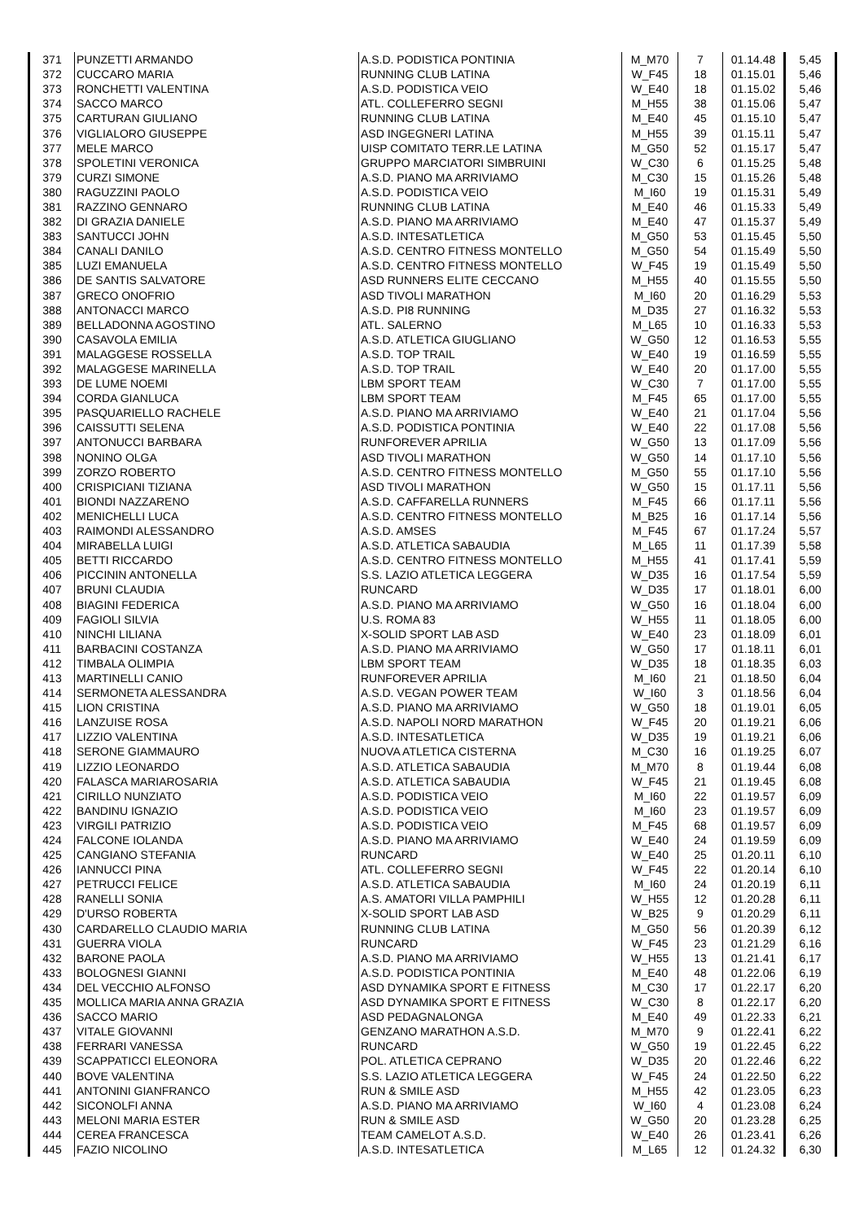| 371 | PUNZETTI ARMANDO | A.S.D. PODISTICA PONTINIA | M_M70 | 7 | 01.14.48 | 5,45 |
| 372 | CUCCARO MARIA | RUNNING CLUB LATINA | W_F45 | 18 | 01.15.01 | 5,46 |
| 373 | RONCHETTI VALENTINA | A.S.D. PODISTICA VEIO | W_E40 | 18 | 01.15.02 | 5,46 |
| 374 | SACCO MARCO | ATL. COLLEFERRO SEGNI | M_H55 | 38 | 01.15.06 | 5,47 |
| 375 | CARTURAN GIULIANO | RUNNING CLUB LATINA | M_E40 | 45 | 01.15.10 | 5,47 |
| 376 | VIGLIALORO GIUSEPPE | ASD INGEGNERI LATINA | M_H55 | 39 | 01.15.11 | 5,47 |
| 377 | MELE MARCO | UISP COMITATO TERR.LE LATINA | M_G50 | 52 | 01.15.17 | 5,47 |
| 378 | SPOLETINI VERONICA | GRUPPO MARCIATORI SIMBRUINI | W_C30 | 6 | 01.15.25 | 5,48 |
| 379 | CURZI SIMONE | A.S.D. PIANO MA ARRIVIAMO | M_C30 | 15 | 01.15.26 | 5,48 |
| 380 | RAGUZZINI PAOLO | A.S.D. PODISTICA VEIO | M_I60 | 19 | 01.15.31 | 5,49 |
| 381 | RAZZINO GENNARO | RUNNING CLUB LATINA | M_E40 | 46 | 01.15.33 | 5,49 |
| 382 | DI GRAZIA DANIELE | A.S.D. PIANO MA ARRIVIAMO | M_E40 | 47 | 01.15.37 | 5,49 |
| 383 | SANTUCCI JOHN | A.S.D. INTESATLETICA | M_G50 | 53 | 01.15.45 | 5,50 |
| 384 | CANALI DANILO | A.S.D. CENTRO FITNESS MONTELLO | M_G50 | 54 | 01.15.49 | 5,50 |
| 385 | LUZI EMANUELA | A.S.D. CENTRO FITNESS MONTELLO | W_F45 | 19 | 01.15.49 | 5,50 |
| 386 | DE SANTIS SALVATORE | ASD RUNNERS ELITE CECCANO | M_H55 | 40 | 01.15.55 | 5,50 |
| 387 | GRECO ONOFRIO | ASD TIVOLI MARATHON | M_I60 | 20 | 01.16.29 | 5,53 |
| 388 | ANTONACCI MARCO | A.S.D. PI8 RUNNING | M_D35 | 27 | 01.16.32 | 5,53 |
| 389 | BELLADONNA AGOSTINO | ATL. SALERNO | M_L65 | 10 | 01.16.33 | 5,53 |
| 390 | CASAVOLA EMILIA | A.S.D. ATLETICA GIUGLIANO | W_G50 | 12 | 01.16.53 | 5,55 |
| 391 | MALAGGESE ROSSELLA | A.S.D. TOP TRAIL | W_E40 | 19 | 01.16.59 | 5,55 |
| 392 | MALAGGESE MARINELLA | A.S.D. TOP TRAIL | W_E40 | 20 | 01.17.00 | 5,55 |
| 393 | DE LUME NOEMI | LBM SPORT TEAM | W_C30 | 7 | 01.17.00 | 5,55 |
| 394 | CORDA GIANLUCA | LBM SPORT TEAM | M_F45 | 65 | 01.17.00 | 5,55 |
| 395 | PASQUARIELLO RACHELE | A.S.D. PIANO MA ARRIVIAMO | W_E40 | 21 | 01.17.04 | 5,56 |
| 396 | CAISSUTTI SELENA | A.S.D. PODISTICA PONTINIA | W_E40 | 22 | 01.17.08 | 5,56 |
| 397 | ANTONUCCI BARBARA | RUNFOREVER APRILIA | W_G50 | 13 | 01.17.09 | 5,56 |
| 398 | NONINO OLGA | ASD TIVOLI MARATHON | W_G50 | 14 | 01.17.10 | 5,56 |
| 399 | ZORZO ROBERTO | A.S.D. CENTRO FITNESS MONTELLO | M_G50 | 55 | 01.17.10 | 5,56 |
| 400 | CRISPICIANI TIZIANA | ASD TIVOLI MARATHON | W_G50 | 15 | 01.17.11 | 5,56 |
| 401 | BIONDI NAZZARENO | A.S.D. CAFFARELLA RUNNERS | M_F45 | 66 | 01.17.11 | 5,56 |
| 402 | MENICHELLI LUCA | A.S.D. CENTRO FITNESS MONTELLO | M_B25 | 16 | 01.17.14 | 5,56 |
| 403 | RAIMONDI ALESSANDRO | A.S.D. AMSES | M_F45 | 67 | 01.17.24 | 5,57 |
| 404 | MIRABELLA LUIGI | A.S.D. ATLETICA SABAUDIA | M_L65 | 11 | 01.17.39 | 5,58 |
| 405 | BETTI RICCARDO | A.S.D. CENTRO FITNESS MONTELLO | M_H55 | 41 | 01.17.41 | 5,59 |
| 406 | PICCININ ANTONELLA | S.S. LAZIO ATLETICA LEGGERA | W_D35 | 16 | 01.17.54 | 5,59 |
| 407 | BRUNI CLAUDIA | RUNCARD | W_D35 | 17 | 01.18.01 | 6,00 |
| 408 | BIAGINI FEDERICA | A.S.D. PIANO MA ARRIVIAMO | W_G50 | 16 | 01.18.04 | 6,00 |
| 409 | FAGIOLI SILVIA | U.S. ROMA 83 | W_H55 | 11 | 01.18.05 | 6,00 |
| 410 | NINCHI LILIANA | X-SOLID SPORT LAB ASD | W_E40 | 23 | 01.18.09 | 6,01 |
| 411 | BARBACINI COSTANZA | A.S.D. PIANO MA ARRIVIAMO | W_G50 | 17 | 01.18.11 | 6,01 |
| 412 | TIMBALA OLIMPIA | LBM SPORT TEAM | W_D35 | 18 | 01.18.35 | 6,03 |
| 413 | MARTINELLI CANIO | RUNFOREVER APRILIA | M_I60 | 21 | 01.18.50 | 6,04 |
| 414 | SERMONETA ALESSANDRA | A.S.D. VEGAN POWER TEAM | W_I60 | 3 | 01.18.56 | 6,04 |
| 415 | LION CRISTINA | A.S.D. PIANO MA ARRIVIAMO | W_G50 | 18 | 01.19.01 | 6,05 |
| 416 | LANZUISE ROSA | A.S.D. NAPOLI NORD MARATHON | W_F45 | 20 | 01.19.21 | 6,06 |
| 417 | LIZZIO VALENTINA | A.S.D. INTESATLETICA | W_D35 | 19 | 01.19.21 | 6,06 |
| 418 | SERONE GIAMMAURO | NUOVA ATLETICA CISTERNA | M_C30 | 16 | 01.19.25 | 6,07 |
| 419 | LIZZIO LEONARDO | A.S.D. ATLETICA SABAUDIA | M_M70 | 8 | 01.19.44 | 6,08 |
| 420 | FALASCA MARIAROSARIA | A.S.D. ATLETICA SABAUDIA | W_F45 | 21 | 01.19.45 | 6,08 |
| 421 | CIRILLO NUNZIATO | A.S.D. PODISTICA VEIO | M_I60 | 22 | 01.19.57 | 6,09 |
| 422 | BANDINU IGNAZIO | A.S.D. PODISTICA VEIO | M_I60 | 23 | 01.19.57 | 6,09 |
| 423 | VIRGILI PATRIZIO | A.S.D. PODISTICA VEIO | M_F45 | 68 | 01.19.57 | 6,09 |
| 424 | FALCONE IOLANDA | A.S.D. PIANO MA ARRIVIAMO | W_E40 | 24 | 01.19.59 | 6,09 |
| 425 | CANGIANO STEFANIA | RUNCARD | W_E40 | 25 | 01.20.11 | 6,10 |
| 426 | IANNUCCI PINA | ATL. COLLEFERRO SEGNI | W_F45 | 22 | 01.20.14 | 6,10 |
| 427 | PETRUCCI FELICE | A.S.D. ATLETICA SABAUDIA | M_I60 | 24 | 01.20.19 | 6,11 |
| 428 | RANELLI SONIA | A.S. AMATORI VILLA PAMPHILI | W_H55 | 12 | 01.20.28 | 6,11 |
| 429 | D'URSO ROBERTA | X-SOLID SPORT LAB ASD | W_B25 | 9 | 01.20.29 | 6,11 |
| 430 | CARDARELLO CLAUDIO MARIA | RUNNING CLUB LATINA | M_G50 | 56 | 01.20.39 | 6,12 |
| 431 | GUERRA VIOLA | RUNCARD | W_F45 | 23 | 01.21.29 | 6,16 |
| 432 | BARONE PAOLA | A.S.D. PIANO MA ARRIVIAMO | W_H55 | 13 | 01.21.41 | 6,17 |
| 433 | BOLOGNESI GIANNI | A.S.D. PODISTICA PONTINIA | M_E40 | 48 | 01.22.06 | 6,19 |
| 434 | DEL VECCHIO ALFONSO | ASD DYNAMIKA SPORT E FITNESS | M_C30 | 17 | 01.22.17 | 6,20 |
| 435 | MOLLICA MARIA ANNA GRAZIA | ASD DYNAMIKA SPORT E FITNESS | W_C30 | 8 | 01.22.17 | 6,20 |
| 436 | SACCO MARIO | ASD PEDAGNALONGA | M_E40 | 49 | 01.22.33 | 6,21 |
| 437 | VITALE GIOVANNI | GENZANO MARATHON A.S.D. | M_M70 | 9 | 01.22.41 | 6,22 |
| 438 | FERRARI VANESSA | RUNCARD | W_G50 | 19 | 01.22.45 | 6,22 |
| 439 | SCAPPATICCI ELEONORA | POL. ATLETICA CEPRANO | W_D35 | 20 | 01.22.46 | 6,22 |
| 440 | BOVE VALENTINA | S.S. LAZIO ATLETICA LEGGERA | W_F45 | 24 | 01.22.50 | 6,22 |
| 441 | ANTONINI GIANFRANCO | RUN & SMILE ASD | M_H55 | 42 | 01.23.05 | 6,23 |
| 442 | SICONOLFI ANNA | A.S.D. PIANO MA ARRIVIAMO | W_I60 | 4 | 01.23.08 | 6,24 |
| 443 | MELONI MARIA ESTER | RUN & SMILE ASD | W_G50 | 20 | 01.23.28 | 6,25 |
| 444 | CEREA FRANCESCA | TEAM CAMELOT A.S.D. | W_E40 | 26 | 01.23.41 | 6,26 |
| 445 | FAZIO NICOLINO | A.S.D. INTESATLETICA | M_L65 | 12 | 01.24.32 | 6,30 |